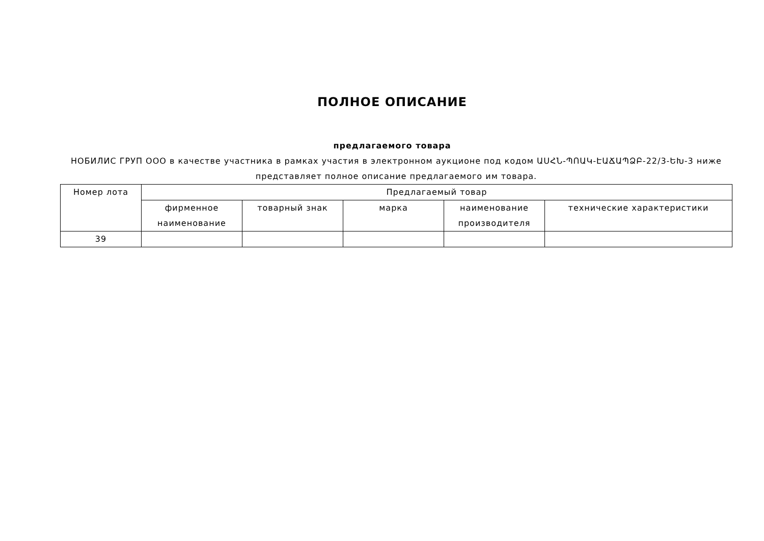ПОЛНОЕ ОПИСАНИЕ
предлагаемого товара
НОБИЛИС ГРУП ООО в качестве участника в рамках участия в электронном аукционе под кодом ԱՍՀՆ-ՊՈԱԿ-ԷԱՃԱՊՁԲ-22/3-ԵԽ-3 ниже представляет полное описание предлагаемого им товара.
| Номер лота | Предлагаемый товар | | | | |
| --- | --- | --- | --- | --- | --- |
| | фирменное наименование | товарный знак | марка | наименование производителя | технические характеристики |
| 39 | | | | | |